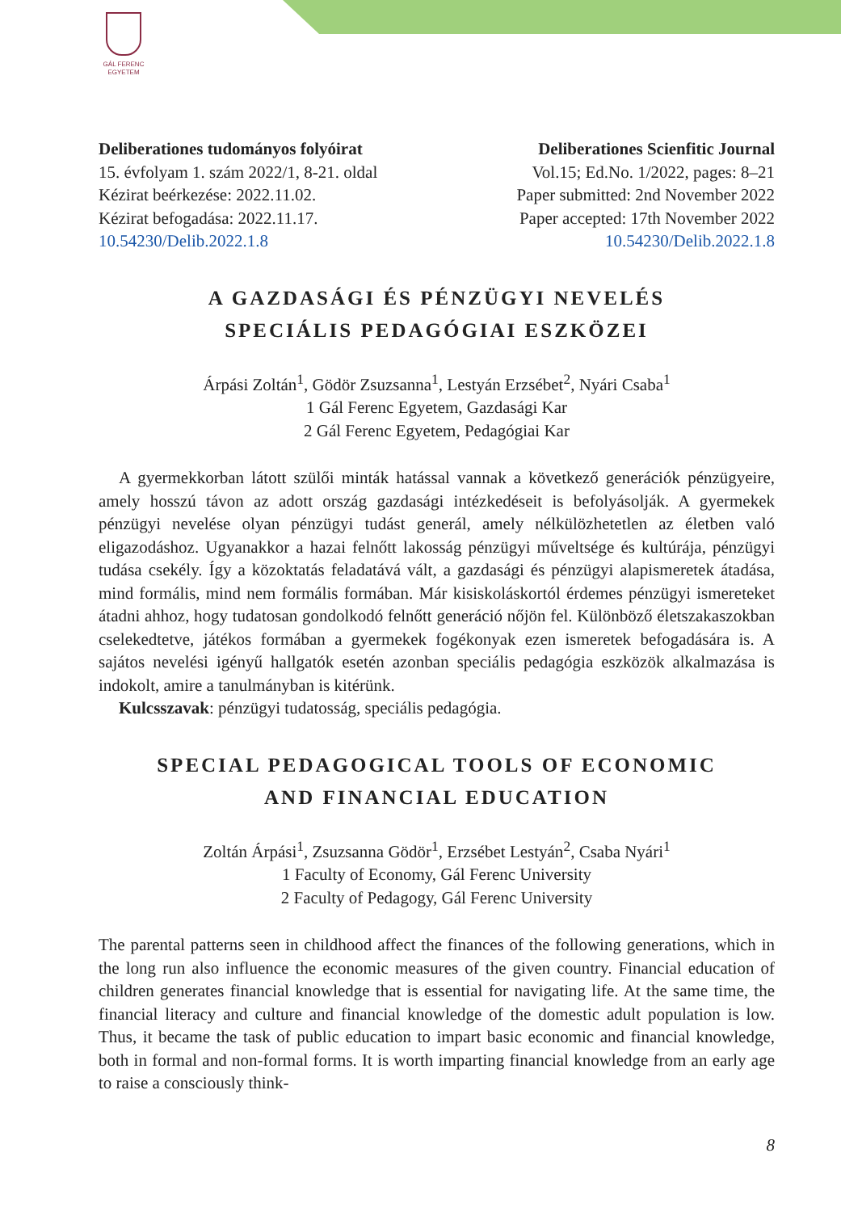GÁL FERENC
EGYETEM
Deliberationes tudományos folyóirat
15. évfolyam 1. szám 2022/1, 8-21. oldal
Kézirat beérkezése: 2022.11.02.
Kézirat befogadása: 2022.11.17.
10.54230/Delib.2022.1.8
Deliberationes Scienfitic Journal
Vol.15; Ed.No. 1/2022, pages: 8–21
Paper submitted: 2nd November 2022
Paper accepted: 17th November 2022
10.54230/Delib.2022.1.8
A GAZDASÁGI ÉS PÉNZÜGYI NEVELÉS
SPECIÁLIS PEDAGÓGIAI ESZKÖZEI
Árpási Zoltán<sup>1</sup>, Gödör Zsuzsanna<sup>1</sup>, Lestyán Erzsébet<sup>2</sup>, Nyári Csaba<sup>1</sup>
1 Gál Ferenc Egyetem, Gazdasági Kar
2 Gál Ferenc Egyetem, Pedagógiai Kar
A gyermekkorban látott szülői minták hatással vannak a következő generációk pénzügyeire, amely hosszú távon az adott ország gazdasági intézkedéseit is befolyásolják. A gyermekek pénzügyi nevelése olyan pénzügyi tudást generál, amely nélkülözhetetlen az életben való eligazodáshoz. Ugyanakkor a hazai felnőtt lakosság pénzügyi műveltsége és kultúrája, pénzügyi tudása csekély. Így a közoktatás feladatává vált, a gazdasági és pénzügyi alapismeretek átadása, mind formális, mind nem formális formában. Már kisiskoláskortól érdemes pénzügyi ismereteket átadni ahhoz, hogy tudatosan gondolkodó felnőtt generáció nőjön fel. Különböző életszakaszokban cselekedtetve, játékos formában a gyermekek fogékonyak ezen ismeretek befogadására is. A sajátos nevelési igényű hallgatók esetén azonban speciális pedagógia eszközök alkalmazása is indokolt, amire a tanulmányban is kitérünk.
Kulcsszavak: pénzügyi tudatosság, speciális pedagógia.
SPECIAL PEDAGOGICAL TOOLS OF ECONOMIC
AND FINANCIAL EDUCATION
Zoltán Árpási<sup>1</sup>, Zsuzsanna Gödör<sup>1</sup>, Erzsébet Lestyán<sup>2</sup>, Csaba Nyári<sup>1</sup>
1 Faculty of Economy, Gál Ferenc University
2 Faculty of Pedagogy, Gál Ferenc University
The parental patterns seen in childhood affect the finances of the following generations, which in the long run also influence the economic measures of the given country. Financial education of children generates financial knowledge that is essential for navigating life. At the same time, the financial literacy and culture and financial knowledge of the domestic adult population is low. Thus, it became the task of public education to impart basic economic and financial knowledge, both in formal and non-formal forms. It is worth imparting financial knowledge from an early age to raise a consciously think-
8